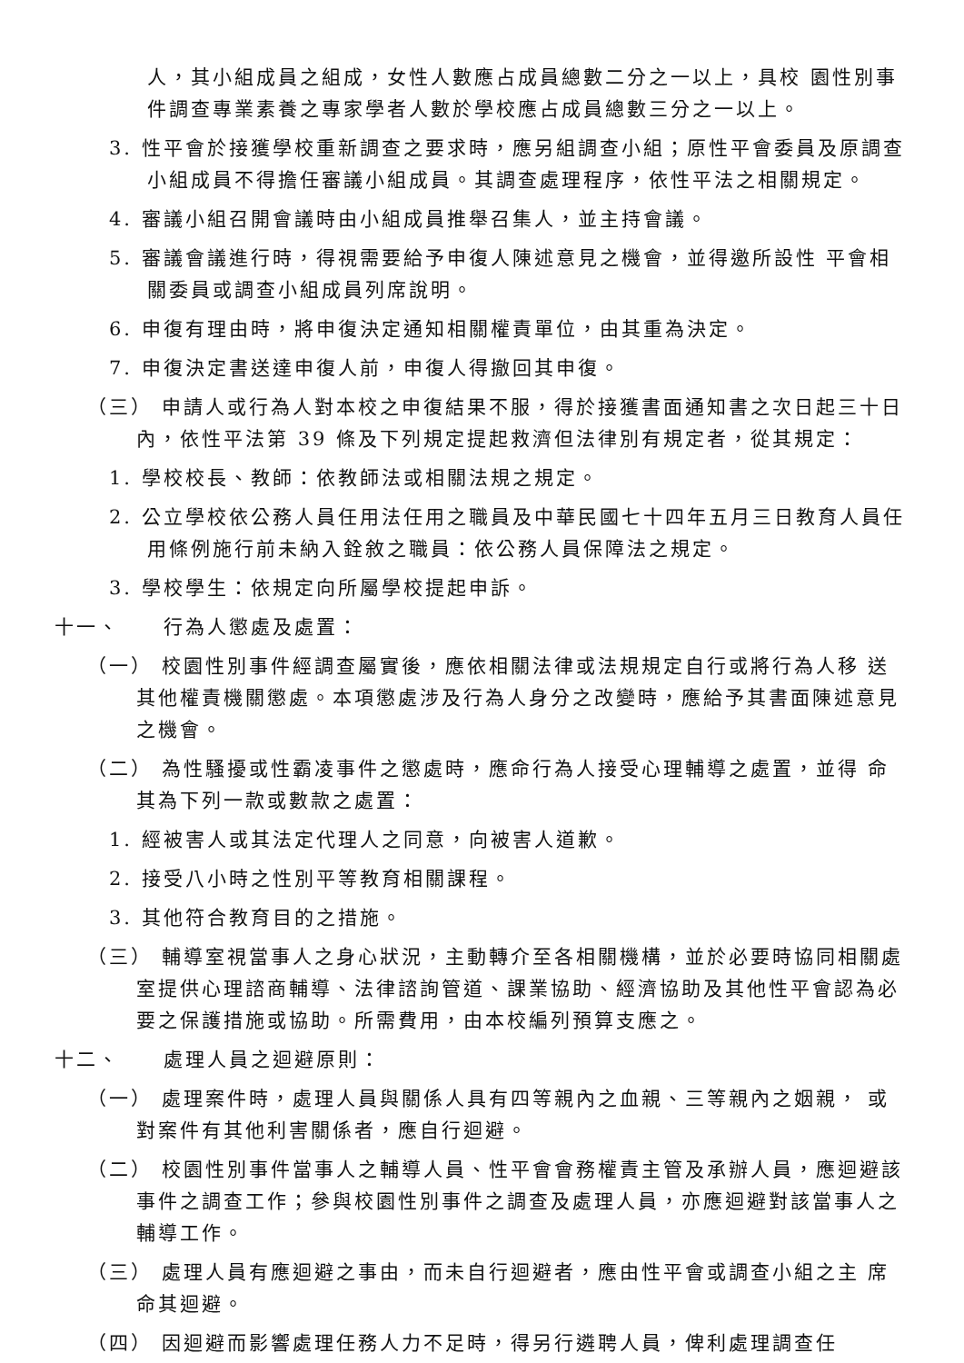人，其小組成員之組成，女性人數應占成員總數二分之一以上，具校 園性別事件調查專業素養之專家學者人數於學校應占成員總數三分之一以上。
3. 性平會於接獲學校重新調查之要求時，應另組調查小組；原性平會委員及原調查小組成員不得擔任審議小組成員。其調查處理程序，依性平法之相關規定。
4. 審議小組召開會議時由小組成員推舉召集人，並主持會議。
5. 審議會議進行時，得視需要給予申復人陳述意見之機會，並得邀所設性 平會相關委員或調查小組成員列席說明。
6. 申復有理由時，將申復決定通知相關權責單位，由其重為決定。
7. 申復決定書送達申復人前，申復人得撤回其申復。
（三） 申請人或行為人對本校之申復結果不服，得於接獲書面通知書之次日起三十日內，依性平法第 39 條及下列規定提起救濟但法律別有規定者，從其規定：
1. 學校校長、教師：依教師法或相關法規之規定。
2. 公立學校依公務人員任用法任用之職員及中華民國七十四年五月三日教育人員任用條例施行前未納入銓敘之職員：依公務人員保障法之規定。
3. 學校學生：依規定向所屬學校提起申訴。
十一、 行為人懲處及處置：
（一） 校園性別事件經調查屬實後，應依相關法律或法規規定自行或將行為人移 送其他權責機關懲處。本項懲處涉及行為人身分之改變時，應給予其書面陳述意見之機會。
（二） 為性騷擾或性霸凌事件之懲處時，應命行為人接受心理輔導之處置，並得 命其為下列一款或數款之處置：
1. 經被害人或其法定代理人之同意，向被害人道歉。
2. 接受八小時之性別平等教育相關課程。
3. 其他符合教育目的之措施。
（三） 輔導室視當事人之身心狀況，主動轉介至各相關機構，並於必要時協同相關處室提供心理諮商輔導、法律諮詢管道、課業協助、經濟協助及其他性平會認為必要之保護措施或協助。所需費用，由本校編列預算支應之。
十二、 處理人員之迴避原則：
（一） 處理案件時，處理人員與關係人具有四等親內之血親、三等親內之姻親， 或對案件有其他利害關係者，應自行迴避。
（二） 校園性別事件當事人之輔導人員、性平會會務權責主管及承辦人員，應迴避該事件之調查工作；參與校園性別事件之調查及處理人員，亦應迴避對該當事人之輔導工作。
（三） 處理人員有應迴避之事由，而未自行迴避者，應由性平會或調查小組之主 席命其迴避。
（四） 因迴避而影響處理任務人力不足時，得另行遴聘人員，俾利處理調查任